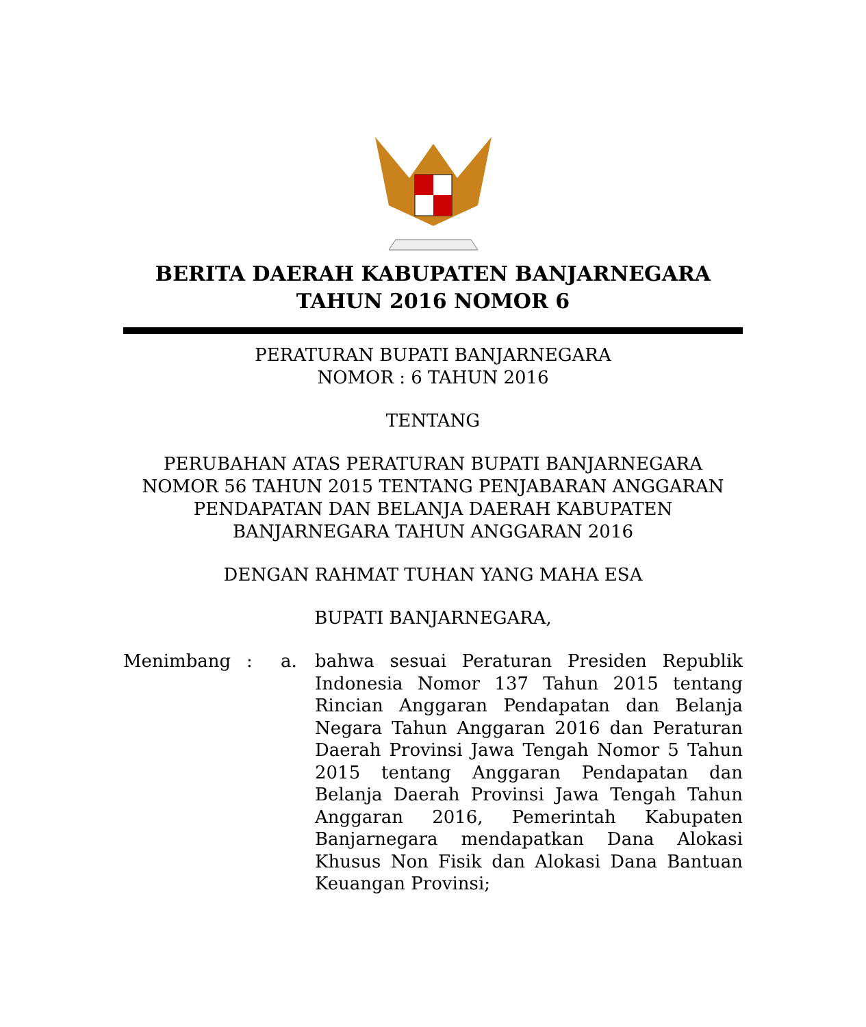BERITA DAERAH KABUPATEN BANJARNEGARA
TAHUN 2016 NOMOR 6
PERATURAN BUPATI BANJARNEGARA
NOMOR : 6 TAHUN 2016
TENTANG
PERUBAHAN ATAS PERATURAN BUPATI BANJARNEGARA
NOMOR 56 TAHUN 2015 TENTANG PENJABARAN ANGGARAN
PENDAPATAN DAN BELANJA DAERAH KABUPATEN
BANJARNEGARA TAHUN ANGGARAN 2016
DENGAN RAHMAT TUHAN YANG MAHA ESA
BUPATI BANJARNEGARA,
Menimbang : a. bahwa sesuai Peraturan Presiden Republik Indonesia Nomor 137 Tahun 2015 tentang Rincian Anggaran Pendapatan dan Belanja Negara Tahun Anggaran 2016 dan Peraturan Daerah Provinsi Jawa Tengah Nomor 5 Tahun 2015 tentang Anggaran Pendapatan dan Belanja Daerah Provinsi Jawa Tengah Tahun Anggaran 2016, Pemerintah Kabupaten Banjarnegara mendapatkan Dana Alokasi Khusus Non Fisik dan Alokasi Dana Bantuan Keuangan Provinsi;